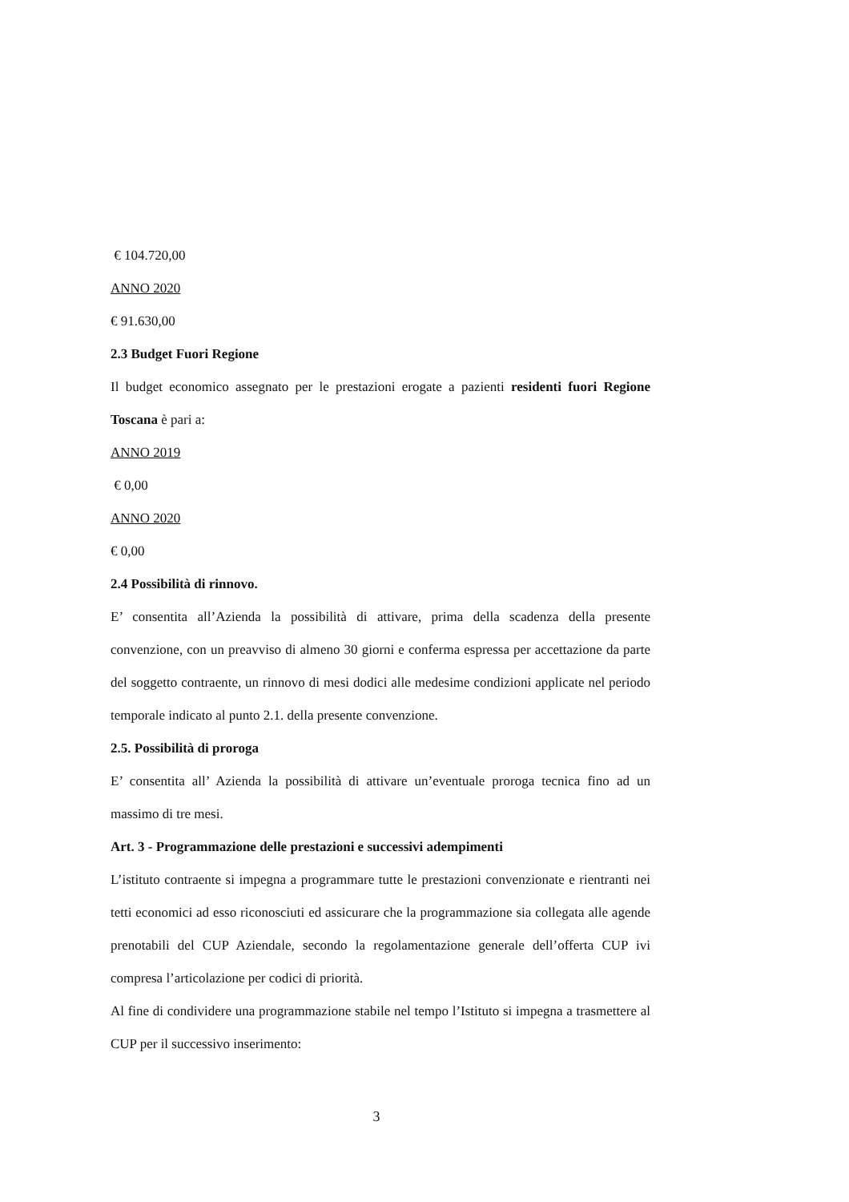€ 104.720,00
ANNO 2020
€ 91.630,00
2.3 Budget Fuori Regione
Il budget economico assegnato per le prestazioni erogate a pazienti residenti fuori Regione Toscana è pari a:
ANNO 2019
€ 0,00
ANNO 2020
€ 0,00
2.4 Possibilità di rinnovo.
E’ consentita all’Azienda la possibilità di attivare, prima della scadenza della presente convenzione, con un preavviso di almeno 30 giorni e conferma espressa per accettazione da parte del soggetto contraente, un rinnovo di mesi dodici alle medesime condizioni applicate nel periodo temporale indicato al punto 2.1. della presente convenzione.
2.5. Possibilità di proroga
E’ consentita all’ Azienda la possibilità di attivare un’eventuale proroga tecnica fino ad un massimo di tre mesi.
Art. 3 - Programmazione delle prestazioni e successivi adempimenti
L’istituto contraente si impegna a programmare tutte le prestazioni convenzionate e rientranti nei tetti economici ad esso riconosciuti ed assicurare che la programmazione sia collegata alle agende prenotabili del CUP Aziendale, secondo la regolamentazione generale dell’offerta CUP ivi compresa l’articolazione per codici di priorità.
Al fine di condividere una programmazione stabile nel tempo l’Istituto si impegna a trasmettere al CUP per il successivo inserimento:
3